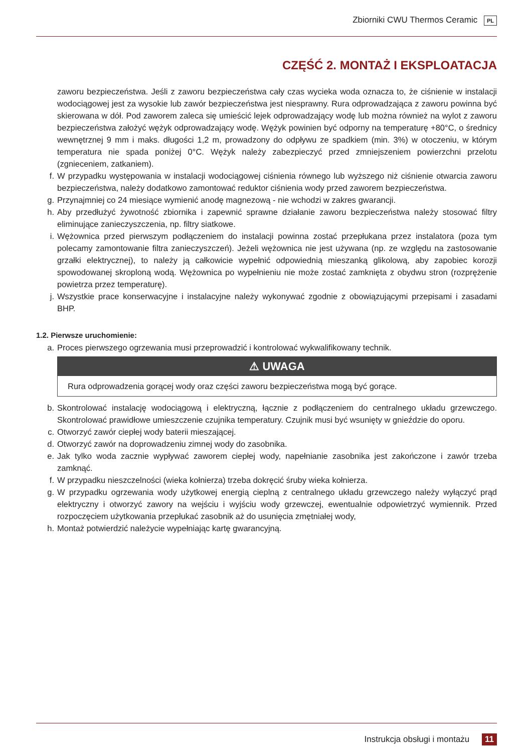Zbiorniki CWU Thermos Ceramic PL
CZĘŚĆ 2. MONTAŻ I EKSPLOATACJA
zaworu bezpieczeństwa. Jeśli z zaworu bezpieczeństwa cały czas wycieka woda oznacza to, że ciśnienie w instalacji wodociągowej jest za wysokie lub zawór bezpieczeństwa jest niesprawny. Rura odprowadzająca z zaworu powinna być skierowana w dół. Pod zaworem zaleca się umieścić lejek odprowadzający wodę lub można również na wylot z zaworu bezpieczeństwa założyć wężyk odprowadzający wodę. Wężyk powinien być odporny na temperaturę +80°C, o średnicy wewnętrznej 9 mm i maks. długości 1,2 m, prowadzony do odpływu ze spadkiem (min. 3%) w otoczeniu, w którym temperatura nie spada poniżej 0°C. Wężyk należy zabezpieczyć przed zmniejszeniem powierzchni przelotu (zgnieceniem, zatkaniem).
f. W przypadku występowania w instalacji wodociągowej ciśnienia równego lub wyższego niż ciśnienie otwarcia zaworu bezpieczeństwa, należy dodatkowo zamontować reduktor ciśnienia wody przed zaworem bezpieczeństwa.
g. Przynajmniej co 24 miesiące wymienić anodę magnezową - nie wchodzi w zakres gwarancji.
h. Aby przedłużyć żywotność zbiornika i zapewnić sprawne działanie zaworu bezpieczeństwa należy stosować filtry eliminujące zanieczyszczenia, np. filtry siatkowe.
i. Wężownica przed pierwszym podłączeniem do instalacji powinna zostać przepłukana przez instalatora (poza tym polecamy zamontowanie filtra zanieczyszczeń). Jeżeli wężownica nie jest używana (np. ze względu na zastosowanie grzałki elektrycznej), to należy ją całkowicie wypełnić odpowiednią mieszanką glikolową, aby zapobiec korozji spowodowanej skroploną wodą. Wężownica po wypełnieniu nie może zostać zamknięta z obydwu stron (rozprężenie powietrza przez temperaturę).
j. Wszystkie prace konserwacyjne i instalacyjne należy wykonywać zgodnie z obowiązującymi przepisami i zasadami BHP.
1.2. Pierwsze uruchomienie:
a. Proces pierwszego ogrzewania musi przeprowadzić i kontrolować wykwalifikowany technik.
⚠ UWAGA
Rura odprowadzenia gorącej wody oraz części zaworu bezpieczeństwa mogą być gorące.
b. Skontrolować instalację wodociągową i elektryczną, łącznie z podłączeniem do centralnego układu grzewczego. Skontrolować prawidłowe umieszczenie czujnika temperatury. Czujnik musi być wsunięty w gnieździe do oporu.
c. Otworzyć zawór ciepłej wody baterii mieszającej.
d. Otworzyć zawór na doprowadzeniu zimnej wody do zasobnika.
e. Jak tylko woda zacznie wypływać zaworem ciepłej wody, napełnianie zasobnika jest zakończone i zawór trzeba zamknąć.
f. W przypadku nieszczelności (wieka kołnierza) trzeba dokręcić śruby wieka kołnierza.
g. W przypadku ogrzewania wody użytkowej energią cieplną z centralnego układu grzewczego należy wyłączyć prąd elektryczny i otworzyć zawory na wejściu i wyjściu wody grzewczej, ewentualnie odpowietrzyć wymiennik. Przed rozpoczęciem użytkowania przepłukać zasobnik aż do usunięcia zmętniałej wody,
h. Montaż potwierdzić należycie wypełniając kartę gwarancyjną.
Instrukcja obsługi i montażu 11